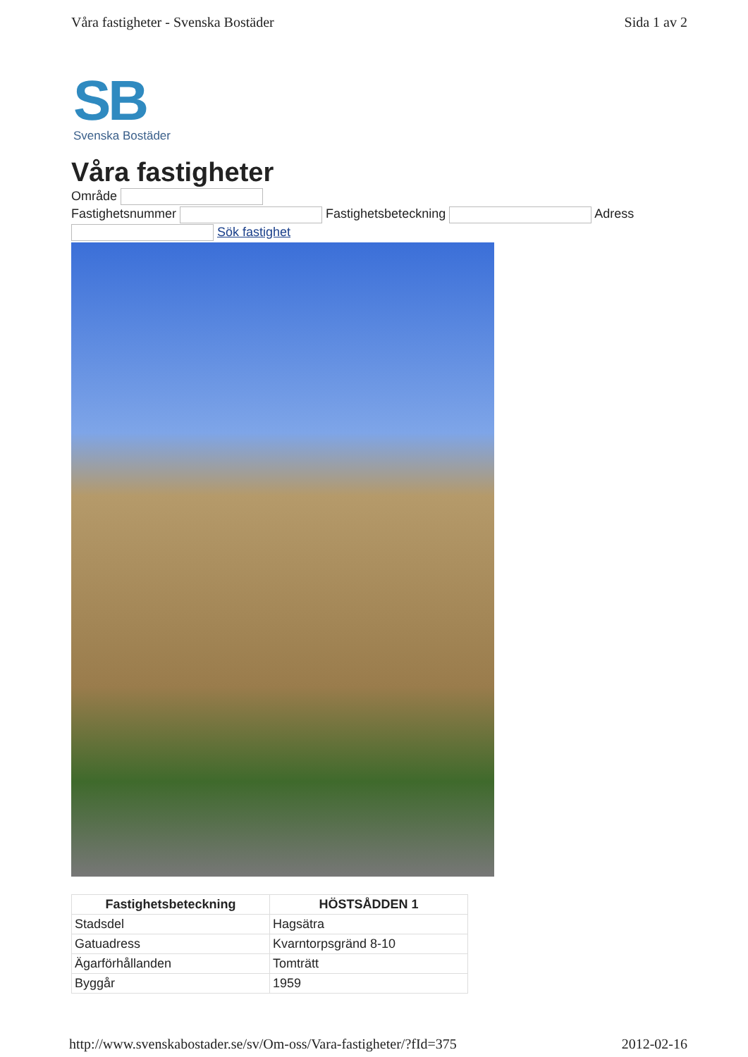Våra fastigheter - Svenska Bostäder Sida 1 av 2
SB
Svenska Bostäder
Våra fastigheter
Område
Fastighetsnummer Fastighetsbeteckning Adress
Sök fastighet
| Fastighetsbeteckning | HÖSTSÅDDEN 1 |
| --- | --- |
| Stadsdel | Hagsätra |
| Gatuadress | Kvarntorpsgränd 8-10 |
| Ägarförhållanden | Tomträtt |
| Byggår | 1959 |
http://www.svenskabostader.se/sv/Om-oss/Vara-fastigheter/?fId=375 2012-02-16